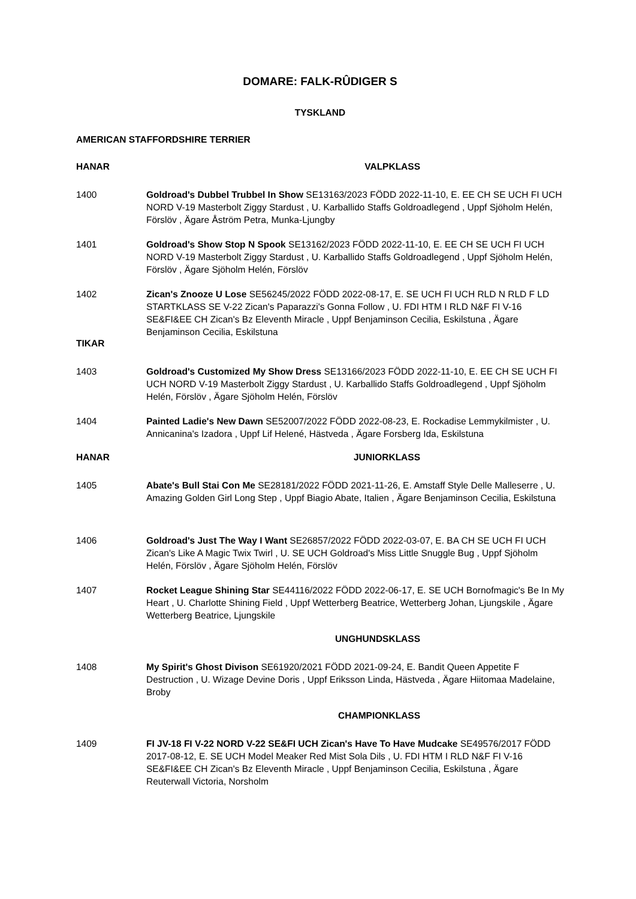DOMARE: FALK-RÛDIGER S
TYSKLAND
AMERICAN STAFFORDSHIRE TERRIER
HANAR VALPKLASS
1400 Goldroad's Dubbel Trubbel In Show SE13163/2023 FÖDD 2022-11-10, E. EE CH SE UCH FI UCH NORD V-19 Masterbolt Ziggy Stardust , U. Karballido Staffs Goldroadlegend , Uppf Sjöholm Helén, Förslöv , Ägare Åström Petra, Munka-Ljungby
1401 Goldroad's Show Stop N Spook SE13162/2023 FÖDD 2022-11-10, E. EE CH SE UCH FI UCH NORD V-19 Masterbolt Ziggy Stardust , U. Karballido Staffs Goldroadlegend , Uppf Sjöholm Helén, Förslöv , Ägare Sjöholm Helén, Förslöv
1402 Zican's Znooze U Lose SE56245/2022 FÖDD 2022-08-17, E. SE UCH FI UCH RLD N RLD F LD STARTKLASS SE V-22 Zican's Paparazzi's Gonna Follow , U. FDI HTM I RLD N&F FI V-16 SE&FI&EE CH Zican's Bz Eleventh Miracle , Uppf Benjaminson Cecilia, Eskilstuna , Ägare Benjaminson Cecilia, Eskilstuna
TIKAR
1403 Goldroad's Customized My Show Dress SE13166/2023 FÖDD 2022-11-10, E. EE CH SE UCH FI UCH NORD V-19 Masterbolt Ziggy Stardust , U. Karballido Staffs Goldroadlegend , Uppf Sjöholm Helén, Förslöv , Ägare Sjöholm Helén, Förslöv
1404 Painted Ladie's New Dawn SE52007/2022 FÖDD 2022-08-23, E. Rockadise Lemmykilmister , U. Annicanina's Izadora , Uppf Lif Helené, Hästveda , Ägare Forsberg Ida, Eskilstuna
HANAR JUNIORKLASS
1405 Abate's Bull Stai Con Me SE28181/2022 FÖDD 2021-11-26, E. Amstaff Style Delle Malleserre , U. Amazing Golden Girl Long Step , Uppf Biagio Abate, Italien , Ägare Benjaminson Cecilia, Eskilstuna
1406 Goldroad's Just The Way I Want SE26857/2022 FÖDD 2022-03-07, E. BA CH SE UCH FI UCH Zican's Like A Magic Twix Twirl , U. SE UCH Goldroad's Miss Little Snuggle Bug , Uppf Sjöholm Helén, Förslöv , Ägare Sjöholm Helén, Förslöv
1407 Rocket League Shining Star SE44116/2022 FÖDD 2022-06-17, E. SE UCH Bornofmagic's Be In My Heart , U. Charlotte Shining Field , Uppf Wetterberg Beatrice, Wetterberg Johan, Ljungskile , Ägare Wetterberg Beatrice, Ljungskile
UNGHUNDSKLASS
1408 My Spirit's Ghost Divison SE61920/2021 FÖDD 2021-09-24, E. Bandit Queen Appetite F Destruction , U. Wizage Devine Doris , Uppf Eriksson Linda, Hästveda , Ägare Hiitomaa Madelaine, Broby
CHAMPIONKLASS
1409 FI JV-18 FI V-22 NORD V-22 SE&FI UCH Zican's Have To Have Mudcake SE49576/2017 FÖDD 2017-08-12, E. SE UCH Model Meaker Red Mist Sola Dils , U. FDI HTM I RLD N&F FI V-16 SE&FI&EE CH Zican's Bz Eleventh Miracle , Uppf Benjaminson Cecilia, Eskilstuna , Ägare Reuterwall Victoria, Norsholm